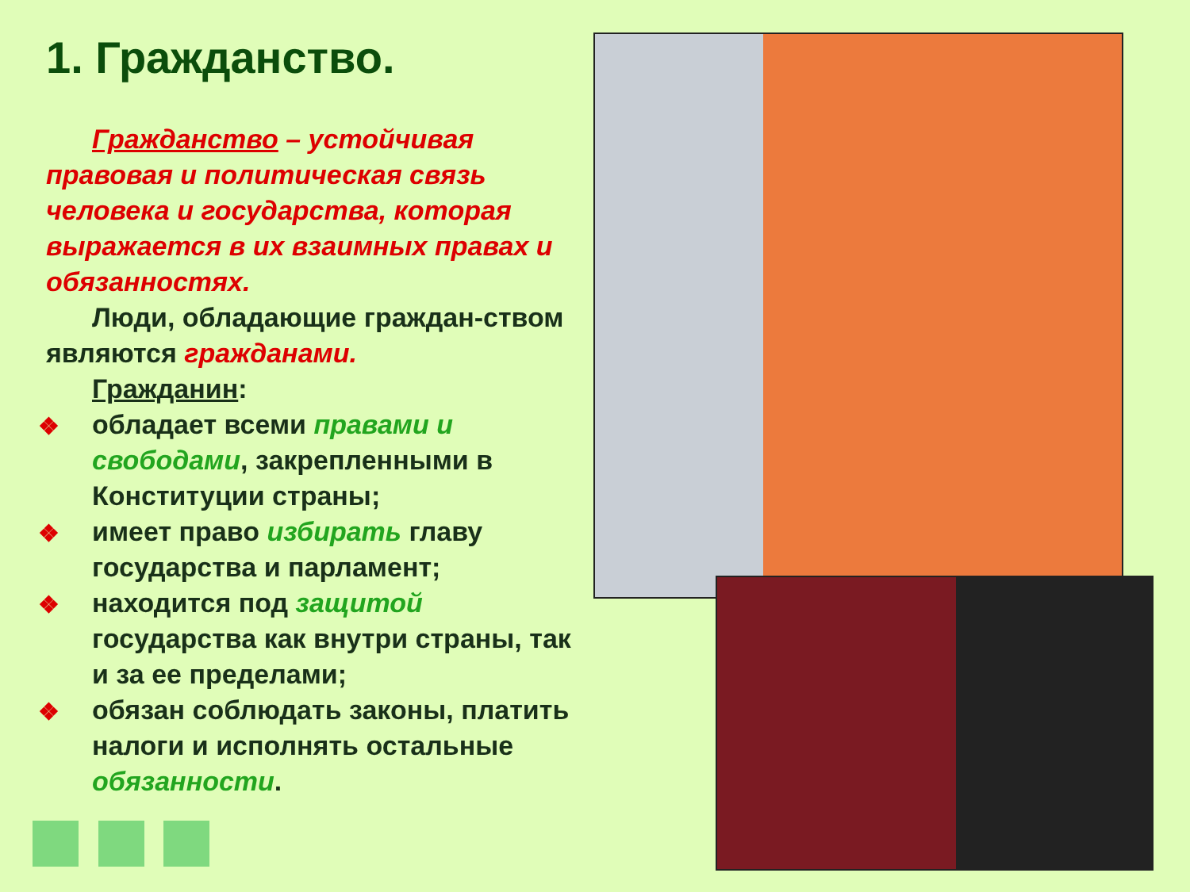1. Гражданство.
Гражданство – устойчивая правовая и политическая связь человека и государства, которая выражается в их взаимных правах и обязанностях.
Люди, обладающие граждан-ством являются гражданами.
Гражданин:
❖ обладает всеми правами и свободами, закрепленными в Конституции страны;
❖ имеет право избирать главу государства и парламент;
❖ находится под защитой государства как внутри страны, так и за ее пределами;
❖ обязан соблюдать законы, платить налоги и исполнять остальные обязанности.